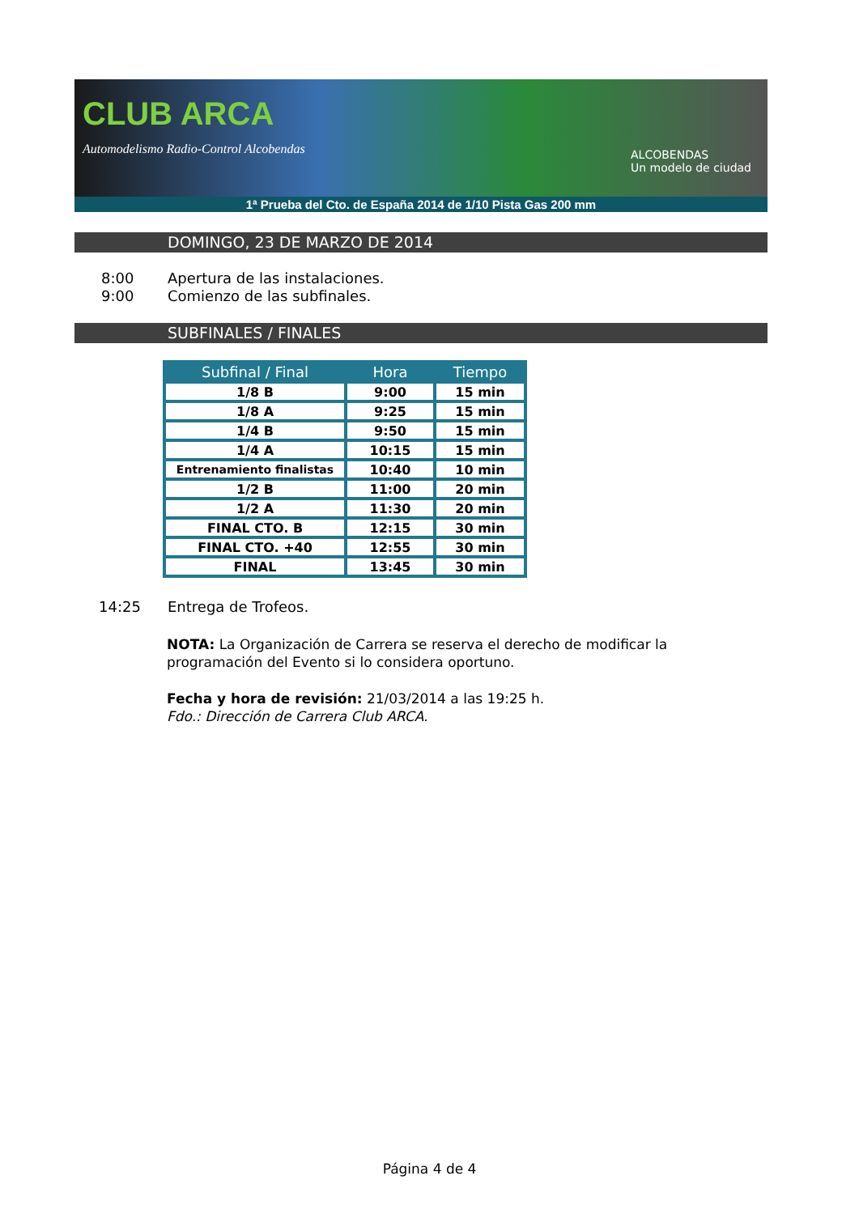CLUB ARCA
Automodelismo Radio-Control Alcobendas
ALCOBENDAS
Un modelo de ciudad
1ª Prueba del Cto. de España 2014 de 1/10 Pista Gas 200 mm
DOMINGO, 23 DE MARZO DE 2014
8:00 Apertura de las instalaciones.
9:00 Comienzo de las subfinales.
SUBFINALES / FINALES
| Subfinal / Final | Hora | Tiempo |
| --- | --- | --- |
| 1/8 B | 9:00 | 15 min |
| 1/8 A | 9:25 | 15 min |
| 1/4 B | 9:50 | 15 min |
| 1/4 A | 10:15 | 15 min |
| Entrenamiento finalistas | 10:40 | 10 min |
| 1/2 B | 11:00 | 20 min |
| 1/2 A | 11:30 | 20 min |
| FINAL CTO. B | 12:15 | 30 min |
| FINAL CTO. +40 | 12:55 | 30 min |
| FINAL | 13:45 | 30 min |
14:25 Entrega de Trofeos.
NOTA: La Organización de Carrera se reserva el derecho de modificar la programación del Evento si lo considera oportuno.
Fecha y hora de revisión: 21/03/2014 a las 19:25 h.
Fdo.: Dirección de Carrera Club ARCA.
Página 4 de 4